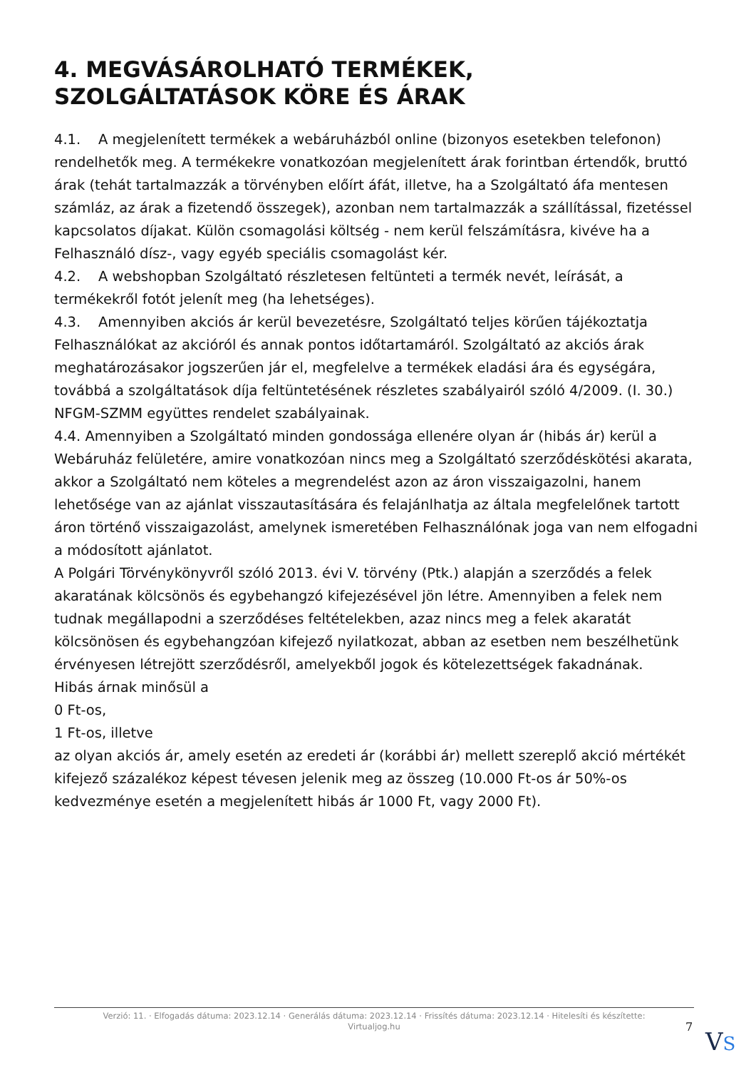4. MEGVÁSÁROLHATÓ TERMÉKEK, SZOLGÁLTATÁSOK KÖRE ÉS ÁRAK
4.1. A megjelenített termékek a webáruházból online (bizonyos esetekben telefonon) rendelhetők meg. A termékekre vonatkozóan megjelenített árak forintban értendők, bruttó árak (tehát tartalmazzák a törvényben előírt áfát, illetve, ha a Szolgáltató áfa mentesen számláz, az árak a fizetendő összegek), azonban nem tartalmazzák a szállítással, fizetéssel kapcsolatos díjakat. Külön csomagolási költség - nem kerül felszámításra, kivéve ha a Felhasználó dísz-, vagy egyéb speciális csomagolást kér.
4.2. A webshopban Szolgáltató részletesen feltünteti a termék nevét, leírását, a termékekről fotót jelenít meg (ha lehetséges).
4.3. Amennyiben akciós ár kerül bevezetésre, Szolgáltató teljes körűen tájékoztatja Felhasználókat az akcióról és annak pontos időtartamáról. Szolgáltató az akciós árak meghatározásakor jogszerűen jár el, megfelelve a termékek eladási ára és egységára, továbbá a szolgáltatások díja feltüntetésének részletes szabályairól szóló 4/2009. (I. 30.) NFGM-SZMM együttes rendelet szabályainak.
4.4. Amennyiben a Szolgáltató minden gondossága ellenére olyan ár (hibás ár) kerül a Webáruház felületére, amire vonatkozóan nincs meg a Szolgáltató szerződéskötési akarata, akkor a Szolgáltató nem köteles a megrendelést azon az áron visszaigazolni, hanem lehetősége van az ajánlat visszautasítására és felajánlhatja az általa megfelelőnek tartott áron történő visszaigazolást, amelynek ismeretében Felhasználónak joga van nem elfogadni a módosított ajánlatot.
A Polgári Törvénykönyvről szóló 2013. évi V. törvény (Ptk.) alapján a szerződés a felek akaratának kölcsönös és egybehangzó kifejezésével jön létre. Amennyiben a felek nem tudnak megállapodni a szerződéses feltételekben, azaz nincs meg a felek akaratát kölcsönösen és egybehangzóan kifejező nyilatkozat, abban az esetben nem beszélhetünk érvényesen létrejött szerződésről, amelyekből jogok és kötelezettségek fakadnának.
Hibás árnak minősül a
0 Ft-os,
1 Ft-os, illetve
az olyan akciós ár, amely esetén az eredeti ár (korábbi ár) mellett szereplő akció mértékét kifejező százalékoz képest tévesen jelenik meg az összeg (10.000 Ft-os ár 50%-os kedvezménye esetén a megjelenített hibás ár 1000 Ft, vagy 2000 Ft).
Verzió: 11. · Elfogadás dátuma: 2023.12.14 · Generálás dátuma: 2023.12.14 · Frissítés dátuma: 2023.12.14 · Hitelesíti és készítette:
Virtualjog.hu
7
VS